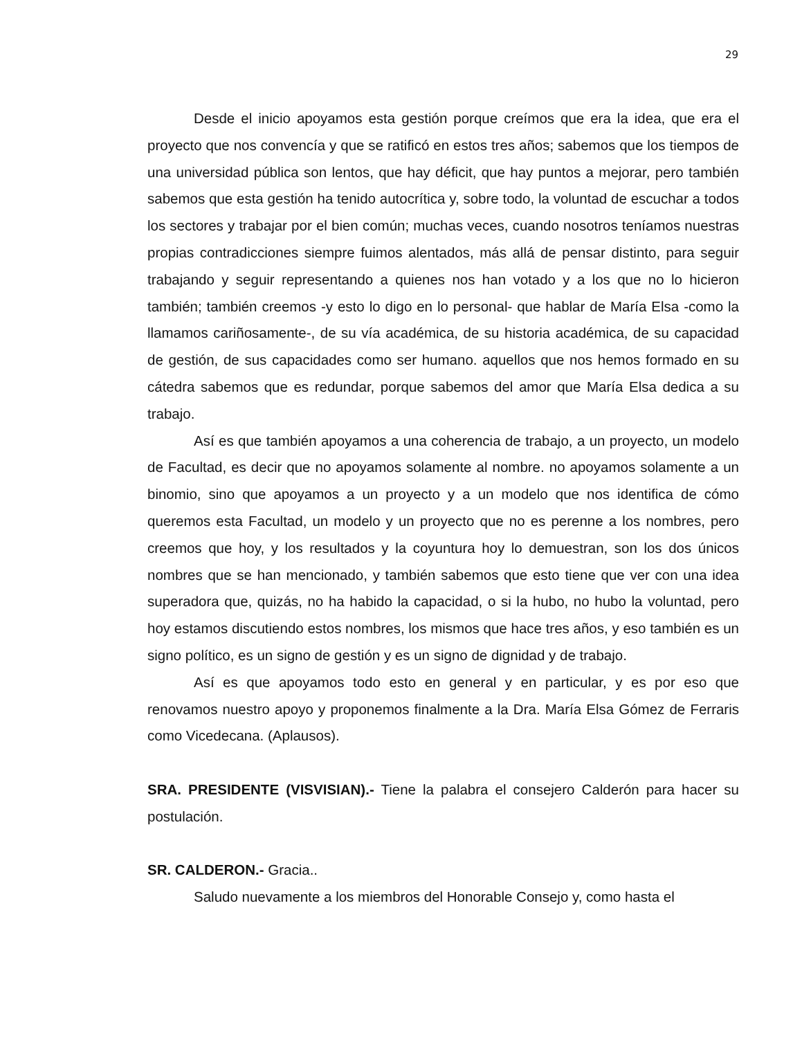29
Desde el inicio apoyamos esta gestión porque creímos que era la idea, que era el proyecto que nos convencía y que se ratificó en estos tres años; sabemos que los tiempos de una universidad pública son lentos, que hay déficit, que hay puntos a mejorar, pero también sabemos que esta gestión ha tenido autocrítica y, sobre todo, la voluntad de escuchar a todos los sectores y trabajar por el bien común; muchas veces, cuando nosotros teníamos nuestras propias contradicciones siempre fuimos alentados, más allá de pensar distinto, para seguir trabajando y seguir representando a quienes nos han votado y a los que no lo hicieron también; también creemos -y esto lo digo en lo personal- que hablar de María Elsa -como la llamamos cariñosamente-, de su vía académica, de su historia académica, de su capacidad de gestión, de sus capacidades como ser humano. aquellos que nos hemos formado en su cátedra sabemos que es redundar, porque sabemos del amor que María Elsa dedica a su trabajo.
Así es que también apoyamos a una coherencia de trabajo, a un proyecto, un modelo de Facultad, es decir que no apoyamos solamente al nombre. no apoyamos solamente a un binomio, sino que apoyamos a un proyecto y a un modelo que nos identifica de cómo queremos esta Facultad, un modelo y un proyecto que no es perenne a los nombres, pero creemos que hoy, y los resultados y la coyuntura hoy lo demuestran, son los dos únicos nombres que se han mencionado, y también sabemos que esto tiene que ver con una idea superadora que, quizás, no ha habido la capacidad, o si la hubo, no hubo la voluntad, pero hoy estamos discutiendo estos nombres, los mismos que hace tres años, y eso también es un signo político, es un signo de gestión y es un signo de dignidad y de trabajo.
Así es que apoyamos todo esto en general y en particular, y es por eso que renovamos nuestro apoyo y proponemos finalmente a la Dra. María Elsa Gómez de Ferraris como Vicedecana. (Aplausos).
SRA. PRESIDENTE (VISVISIAN).- Tiene la palabra el consejero Calderón para hacer su postulación.
SR. CALDERON.- Gracia..
Saludo nuevamente a los miembros del Honorable Consejo y, como hasta el